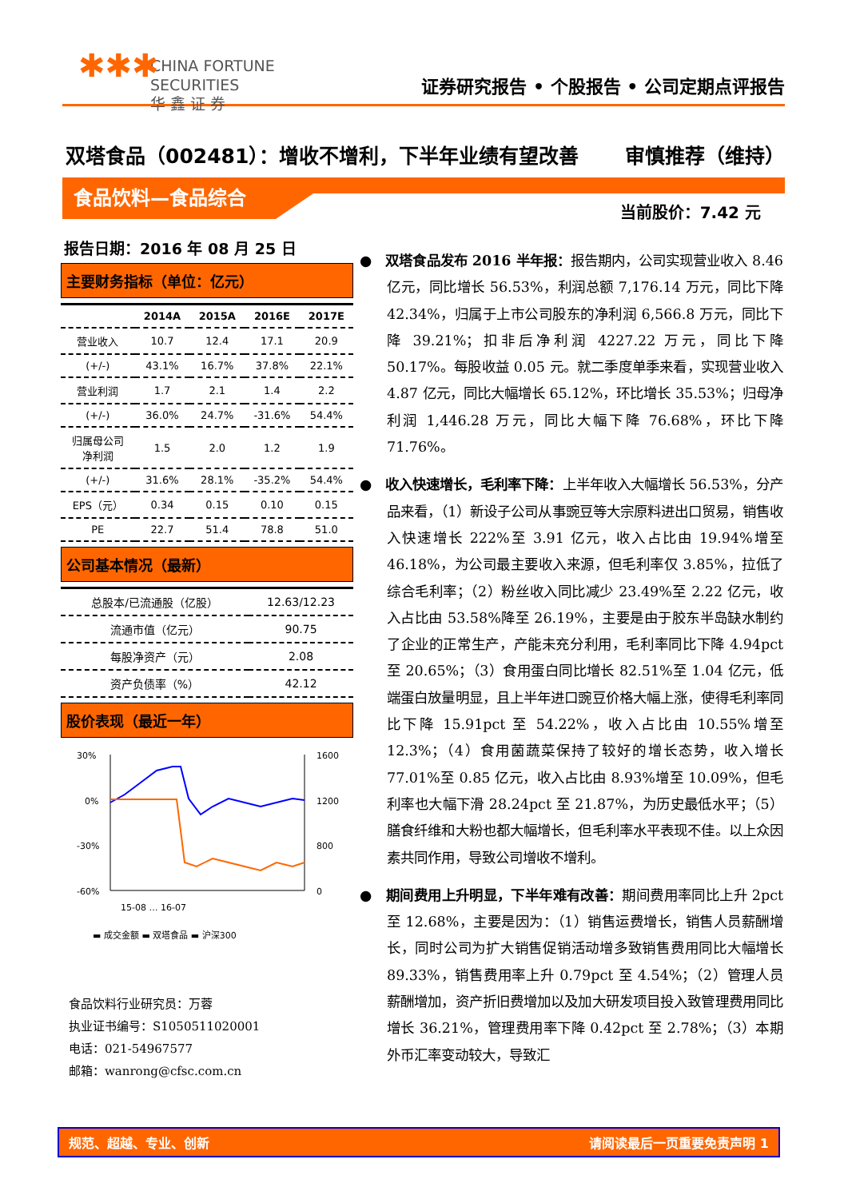✱✱✱ CHINA FORTUNE
SECURITIES
华 鑫 证 券
证券研究报告 • 个股报告 • 公司定期点评报告
双塔食品（002481）：增收不增利，下半年业绩有望改善 审慎推荐（维持）
食品饮料—食品综合
当前股价：7.42 元
报告日期：2016 年 08 月 25 日
主要财务指标（单位：亿元）
| | 2014A | 2015A | 2016E | 2017E |
| --- | --- | --- | --- | --- |
| 营业收入 | 10.7 | 12.4 | 17.1 | 20.9 |
| (+/-) | 43.1% | 16.7% | 37.8% | 22.1% |
| 营业利润 | 1.7 | 2.1 | 1.4 | 2.2 |
| (+/-) | 36.0% | 24.7% | -31.6% | 54.4% |
| 归属母公司 净利润 | 1.5 | 2.0 | 1.2 | 1.9 |
| (+/-) | 31.6% | 28.1% | -35.2% | 54.4% |
| EPS（元） | 0.34 | 0.15 | 0.10 | 0.15 |
| PE | 22.7 | 51.4 | 78.8 | 51.0 |
公司基本情况（最新）
| 总股本/已流通股（亿股） | 12.63/12.23 |
| 流通市值（亿元） | 90.75 |
| 每股净资产（元） | 2.08 |
| 资产负债率（%） | 42.12 |
股价表现（最近一年）
30%
0%
-30%
-60%
1600
1200
800
0
15-08 … 16-07
▬ 成交金额 ▬ 双塔食品 ▬ 沪深300
食品饮料行业研究员：万蓉
执业证书编号：S1050511020001
电话：021-54967577
邮箱：wanrong@cfsc.com.cn
●　双塔食品发布 2016 半年报：报告期内，公司实现营业收入 8.46 亿元，同比增长 56.53%，利润总额 7,176.14 万元，同比下降 42.34%，归属于上市公司股东的净利润 6,566.8 万元，同比下降 39.21%；扣非后净利润 4227.22 万元，同比下降 50.17%。每股收益 0.05 元。就二季度单季来看，实现营业收入 4.87 亿元，同比大幅增长 65.12%，环比增长 35.53%；归母净利润 1,446.28 万元，同比大幅下降 76.68%，环比下降 71.76%。
●　收入快速增长，毛利率下降：上半年收入大幅增长 56.53%，分产品来看，（1）新设子公司从事豌豆等大宗原料进出口贸易，销售收入快速增长 222%至 3.91 亿元，收入占比由 19.94%增至 46.18%，为公司最主要收入来源，但毛利率仅 3.85%，拉低了综合毛利率；（2）粉丝收入同比减少 23.49%至 2.22 亿元，收入占比由 53.58%降至 26.19%，主要是由于胶东半岛缺水制约了企业的正常生产，产能未充分利用，毛利率同比下降 4.94pct 至 20.65%；（3）食用蛋白同比增长 82.51%至 1.04 亿元，低端蛋白放量明显，且上半年进口豌豆价格大幅上涨，使得毛利率同比下降 15.91pct 至 54.22%，收入占比由 10.55%增至 12.3%；（4）食用菌蔬菜保持了较好的增长态势，收入增长 77.01%至 0.85 亿元，收入占比由 8.93%增至 10.09%，但毛利率也大幅下滑 28.24pct 至 21.87%，为历史最低水平；（5）膳食纤维和大粉也都大幅增长，但毛利率水平表现不佳。以上众因素共同作用，导致公司增收不增利。
●　期间费用上升明显，下半年难有改善：期间费用率同比上升 2pct 至 12.68%，主要是因为：（1）销售运费增长，销售人员薪酬增长，同时公司为扩大销售促销活动增多致销售费用同比大幅增长 89.33%，销售费用率上升 0.79pct 至 4.54%；（2）管理人员薪酬增加，资产折旧费增加以及加大研发项目投入致管理费用同比增长 36.21%，管理费用率下降 0.42pct 至 2.78%；（3）本期外币汇率变动较大，导致汇
规范、超越、专业、创新 请阅读最后一页重要免责声明 1